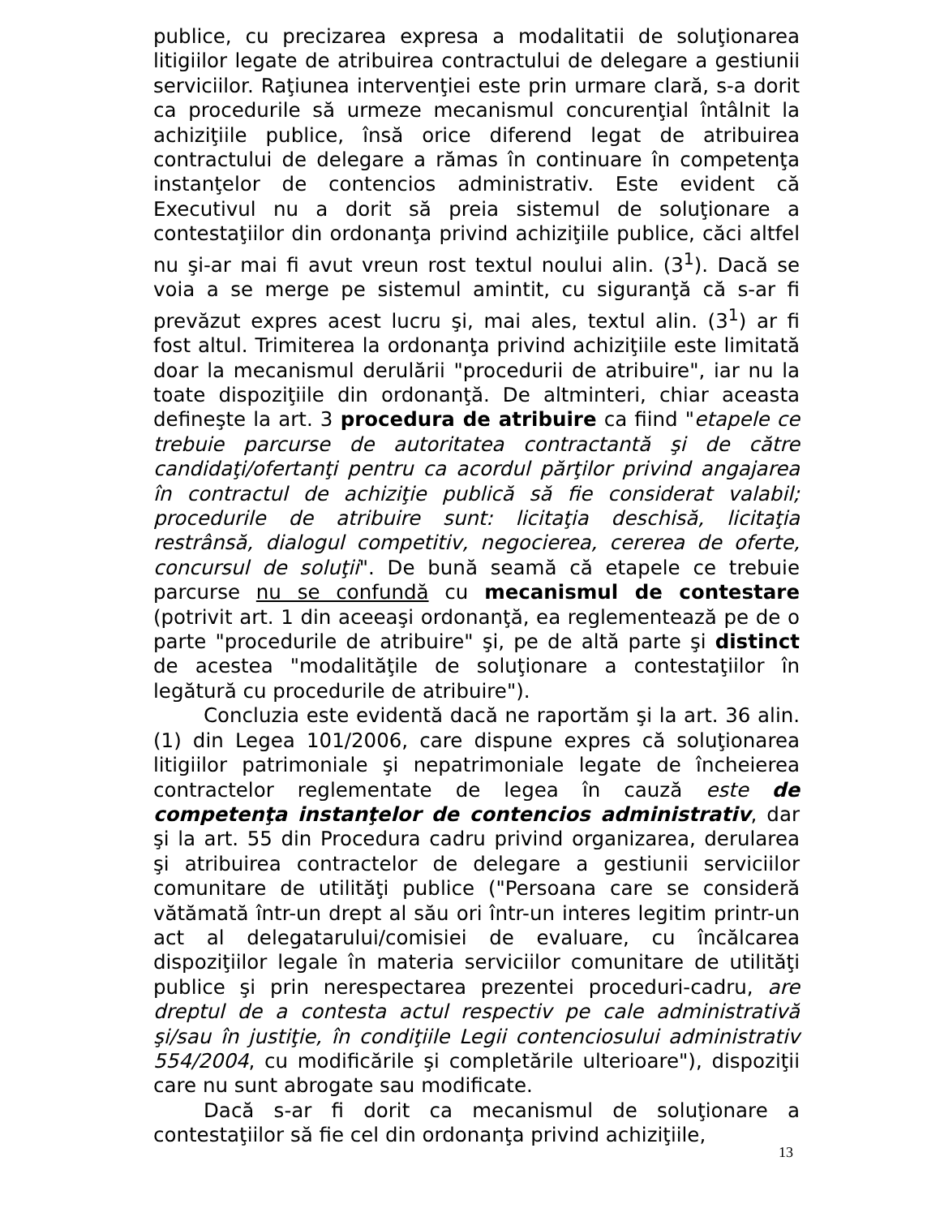publice, cu precizarea expresa a modalitatii de soluţionarea litigiilor legate de atribuirea contractului de delegare a gestiunii serviciilor. Raţiunea intervenţiei este prin urmare clară, s-a dorit ca procedurile să urmeze mecanismul concurenţial întâlnit la achiziţiile publice, însă orice diferend legat de atribuirea contractului de delegare a rămas în continuare în competenţa instanţelor de contencios administrativ. Este evident că Executivul nu a dorit să preia sistemul de soluţionare a contestaţiilor din ordonanţa privind achiziţiile publice, căci altfel nu şi-ar mai fi avut vreun rost textul noului alin. (3<sup>1</sup>). Dacă se voia a se merge pe sistemul amintit, cu siguranţă că s-ar fi prevăzut expres acest lucru şi, mai ales, textul alin. (3<sup>1</sup>) ar fi fost altul. Trimiterea la ordonanţa privind achiziţiile este limitată doar la mecanismul derulării "procedurii de atribuire", iar nu la toate dispoziţiile din ordonanţă. De altminteri, chiar aceasta defineşte la art. 3 procedura de atribuire ca fiind "etapele ce trebuie parcurse de autoritatea contractantă şi de către candidaţi/ofertanţi pentru ca acordul părţilor privind angajarea în contractul de achiziţie publică să fie considerat valabil; procedurile de atribuire sunt: licitaţia deschisă, licitaţia restrânsă, dialogul competitiv, negocierea, cererea de oferte, concursul de soluţii". De bună seamă că etapele ce trebuie parcurse nu se confundă cu mecanismul de contestare (potrivit art. 1 din aceeaşi ordonanţă, ea reglementează pe de o parte "procedurile de atribuire" şi, pe de altă parte şi distinct de acestea "modalităţile de soluţionare a contestaţiilor în legătură cu procedurile de atribuire").
Concluzia este evidentă dacă ne raportăm şi la art. 36 alin. (1) din Legea 101/2006, care dispune expres că soluţionarea litigiilor patrimoniale şi nepatrimoniale legate de încheierea contractelor reglementate de legea în cauză este de competenţa instanţelor de contencios administrativ, dar şi la art. 55 din Procedura cadru privind organizarea, derularea şi atribuirea contractelor de delegare a gestiunii serviciilor comunitare de utilităţi publice ("Persoana care se consideră vătămată într-un drept al său ori într-un interes legitim printr-un act al delegatarului/comisiei de evaluare, cu încălcarea dispoziţiilor legale în materia serviciilor comunitare de utilităţi publice şi prin nerespectarea prezentei proceduri-cadru, are dreptul de a contesta actul respectiv pe cale administrativă şi/sau în justiţie, în condiţiile Legii contenciosului administrativ 554/2004, cu modificările şi completările ulterioare"), dispoziţii care nu sunt abrogate sau modificate.
Dacă s-ar fi dorit ca mecanismul de soluţionare a contestaţiilor să fie cel din ordonanţa privind achiziţiile,
13